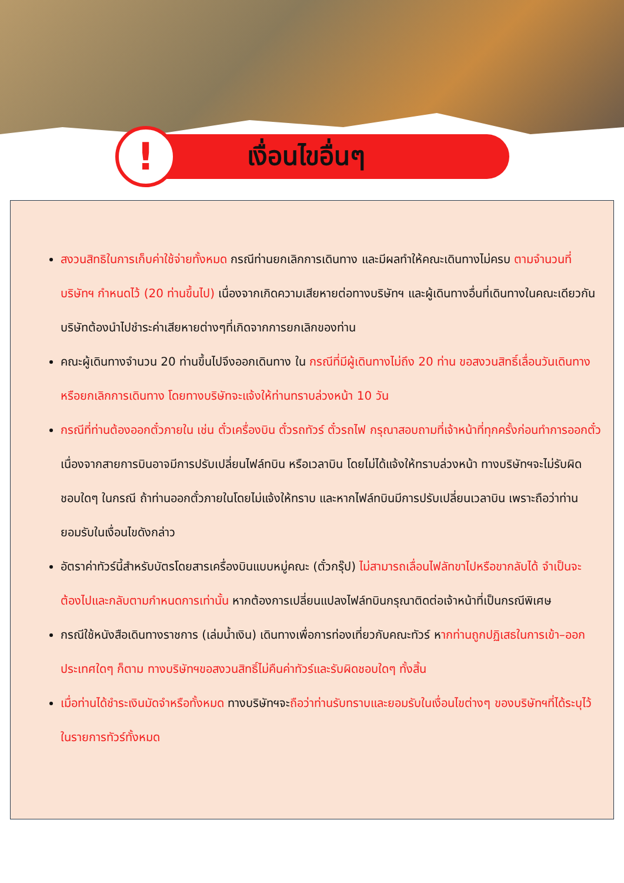!
เงื่อนไขอื่นๆ
สงวนสิทธิในการเก็บค่าใช้จ่ายทั้งหมด กรณีท่านยกเลิกการเดินทาง และมีผลทำให้คณะเดินทางไม่ครบ ตามจำนวนที่บริษัทฯ กำหนดไว้ (20 ท่านขึ้นไป) เนื่องจากเกิดความเสียหายต่อทางบริษัทฯ และผู้เดินทางอื่นที่เดินทางในคณะเดียวกัน บริษัทต้องนำไปชำระค่าเสียหายต่างๆที่เกิดจากการยกเลิกของท่าน
คณะผู้เดินทางจำนวน 20 ท่านขึ้นไปจึงออกเดินทาง ใน กรณีที่มีผู้เดินทางไม่ถึง 20 ท่าน ขอสงวนสิทธิ์เลื่อนวันเดินทาง หรือยกเลิกการเดินทาง โดยทางบริษัทจะแจ้งให้ท่านทราบล่วงหน้า 10 วัน
กรณีที่ท่านต้องออกตั๋วภายใน เช่น ตั๋วเครื่องบิน ตั๋วรถทัวร์ ตั๋วรถไฟ กรุณาสอบถามที่เจ้าหน้าที่ทุกครั้งก่อนทำการออกตั๋ว เนื่องจากสายการบินอาจมีการปรับเปลี่ยนไฟล์ทบิน หรือเวลาบิน โดยไม่ได้แจ้งให้ทราบล่วงหน้า ทางบริษัทฯจะไม่รับผิดชอบใดๆ ในกรณี ถ้าท่านออกตั๋วภายในโดยไม่แจ้งให้ทราบ และหากไฟล์ทบินมีการปรับเปลี่ยนเวลาบิน เพราะถือว่าท่านยอมรับในเงื่อนไขดังกล่าว
อัตราค่าทัวร์นี้สำหรับบัตรโดยสารเครื่องบินแบบหมู่คณะ (ตั๋วกรุ๊ป) ไม่สามารถเลื่อนไฟลัทขาไปหรือขากลับได้ จำเป็นจะต้องไปและกลับตามกำหนดการเท่านั้น หากต้องการเปลี่ยนแปลงไฟล์ทบินกรุณาติดต่อเจ้าหน้าที่เป็นกรณีพิเศษ
กรณีใช้หนังสือเดินทางราชการ (เล่มน้ำเงิน) เดินทางเพื่อการท่องเที่ยวกับคณะทัวร์ หากท่านถูกปฏิเสธในการเข้า–ออกประเทศใดๆ ก็ตาม ทางบริษัทฯขอสงวนสิทธิ์ไม่คืนค่าทัวร์และรับผิดชอบใดๆ ทั้งสิ้น
เมื่อท่านได้ชำระเงินมัดจำหรือทั้งหมด ทางบริษัทฯจะถือว่าท่านรับทราบและยอมรับในเงื่อนไขต่างๆ ของบริษัทฯที่ได้ระบุไว้ในรายการทัวร์ทั้งหมด